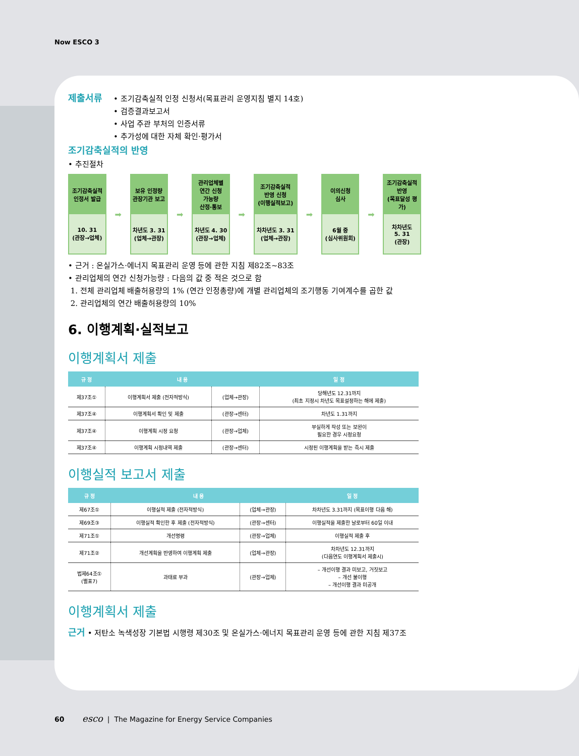Now ESCO 3
제출서류
• 조기감축실적 인정 신청서(목표관리 운영지침 별지 14호)
• 검증결과보고서
• 사업 주관 부처의 인증서류
• 추가성에 대한 자체 확인·평가서
조기감축실적의 반영
• 추진절차
조기감축실적
인정서 발급
10. 31
(관장→업체)
➡
보유 인정량
관장기관 보고
차년도 3. 31
(업체→관장)
➡
관리업체별
연간 신청
가능량
산정·통보
차년도 4. 30
(관장→업체)
➡
조기감축실적
반영 신청
(이행실적보고)
차차년도 3. 31
(업체→관장)
➡
이의신청
심사
6월 중
(심사위원회)
➡
조기감축실적
반영
(목표달성 평가)
차차년도
5. 31
(관장)
• 근거 : 온실가스·에너지 목표관리 운영 등에 관한 지침 제82조~83조
• 관리업체의 연간 신청가능량 : 다음의 값 중 적은 것으로 함
1. 전체 관리업체 배출허용량의 1% (연간 인정총량)에 개별 관리업체의 조기행동 기여계수를 곱한 값
2. 관리업체의 연간 배출허용량의 10%
6. 이행계획·실적보고
이행계획서 제출
| 규 정 | 내 용 | | 일 정 |
| --- | --- | --- | --- |
| 제37조① | 이행계획서 제출 (전자적방식) | (업체→관장) | 당해년도 12.31까지 (최초 지정시 차년도 목표설정하는 해에 제출) |
| 제37조④ | 이행계획서 확인 및 제출 | (관장→센터) | 차년도 1.31까지 |
| 제37조④ | 이행계획 시정 요청 | (관장→업체) | 부실하게 작성 또는 보완이 필요한 경우 시정요청 |
| 제37조④ | 이행계획 시정내역 제출 | (관장→센터) | 시정된 이행계획을 받는 즉시 제출 |
이행실적 보고서 제출
| 규 정 | 내 용 | | 일 정 |
| --- | --- | --- | --- |
| 제67조① | 이행실적 제출 (전자적방식) | (업체→관장) | 차차년도 3.31까지 (목표이행 다음 해) |
| 제69조③ | 이행실적 확인한 후 제출 (전자적방식) | (관장→센터) | 이행실적을 제출한 날로부터 60일 이내 |
| 제71조① | 개선명령 | (관장→업체) | 이행실적 제출 후 |
| 제71조② | 개선계획을 반영하여 이행계획 제출 | (업체→관장) | 차차년도 12.31까지 (다음연도 이행계획서 제출시) |
| 법제64조① (별표7) | 과태료 부과 | (관장→업체) | – 개선이행 결과 미보고, 거짓보고 – 개선 불이행 – 개선이행 결과 미공개 |
이행계획서 제출
근거 • 저탄소 녹색성장 기본법 시행령 제30조 및 온실가스·에너지 목표관리 운영 등에 관한 지침 제37조
60 esco | The Magazine for Energy Service Companies